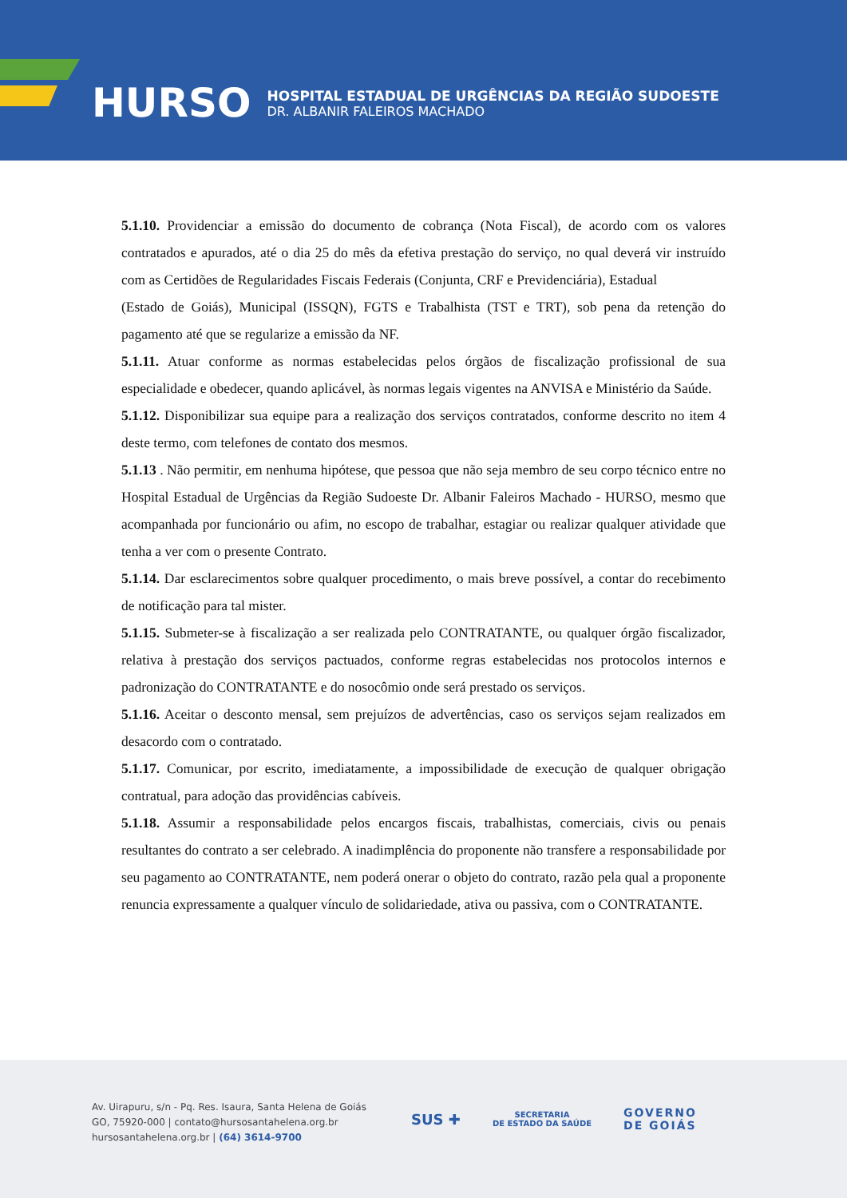HURSO
HOSPITAL ESTADUAL DE URGÊNCIAS DA REGIÃO SUDOESTE
DR. ALBANIR FALEIROS MACHADO
5.1.10. Providenciar a emissão do documento de cobrança (Nota Fiscal), de acordo com os valores contratados e apurados, até o dia 25 do mês da efetiva prestação do serviço, no qual deverá vir instruído com as Certidões de Regularidades Fiscais Federais (Conjunta, CRF e Previdenciária), Estadual
(Estado de Goiás), Municipal (ISSQN), FGTS e Trabalhista (TST e TRT), sob pena da retenção do pagamento até que se regularize a emissão da NF.
5.1.11. Atuar conforme as normas estabelecidas pelos órgãos de fiscalização profissional de sua especialidade e obedecer, quando aplicável, às normas legais vigentes na ANVISA e Ministério da Saúde.
5.1.12. Disponibilizar sua equipe para a realização dos serviços contratados, conforme descrito no item 4 deste termo, com telefones de contato dos mesmos.
5.1.13 . Não permitir, em nenhuma hipótese, que pessoa que não seja membro de seu corpo técnico entre no Hospital Estadual de Urgências da Região Sudoeste Dr. Albanir Faleiros Machado - HURSO, mesmo que acompanhada por funcionário ou afim, no escopo de trabalhar, estagiar ou realizar qualquer atividade que tenha a ver com o presente Contrato.
5.1.14. Dar esclarecimentos sobre qualquer procedimento, o mais breve possível, a contar do recebimento de notificação para tal mister.
5.1.15. Submeter-se à fiscalização a ser realizada pelo CONTRATANTE, ou qualquer órgão fiscalizador, relativa à prestação dos serviços pactuados, conforme regras estabelecidas nos protocolos internos e padronização do CONTRATANTE e do nosocômio onde será prestado os serviços.
5.1.16. Aceitar o desconto mensal, sem prejuízos de advertências, caso os serviços sejam realizados em desacordo com o contratado.
5.1.17. Comunicar, por escrito, imediatamente, a impossibilidade de execução de qualquer obrigação contratual, para adoção das providências cabíveis.
5.1.18. Assumir a responsabilidade pelos encargos fiscais, trabalhistas, comerciais, civis ou penais resultantes do contrato a ser celebrado. A inadimplência do proponente não transfere a responsabilidade por seu pagamento ao CONTRATANTE, nem poderá onerar o objeto do contrato, razão pela qual a proponente renuncia expressamente a qualquer vínculo de solidariedade, ativa ou passiva, com o CONTRATANTE.
Av. Uirapuru, s/n - Pq. Res. Isaura, Santa Helena de Goiás
GO, 75920-000 | contato@hursosantahelena.org.br
hursosantahelena.org.br | (64) 3614-9700
SUS ✚ SECRETARIA
DE ESTADO DA SAÚDE GOVERNO
DE GOIÁS